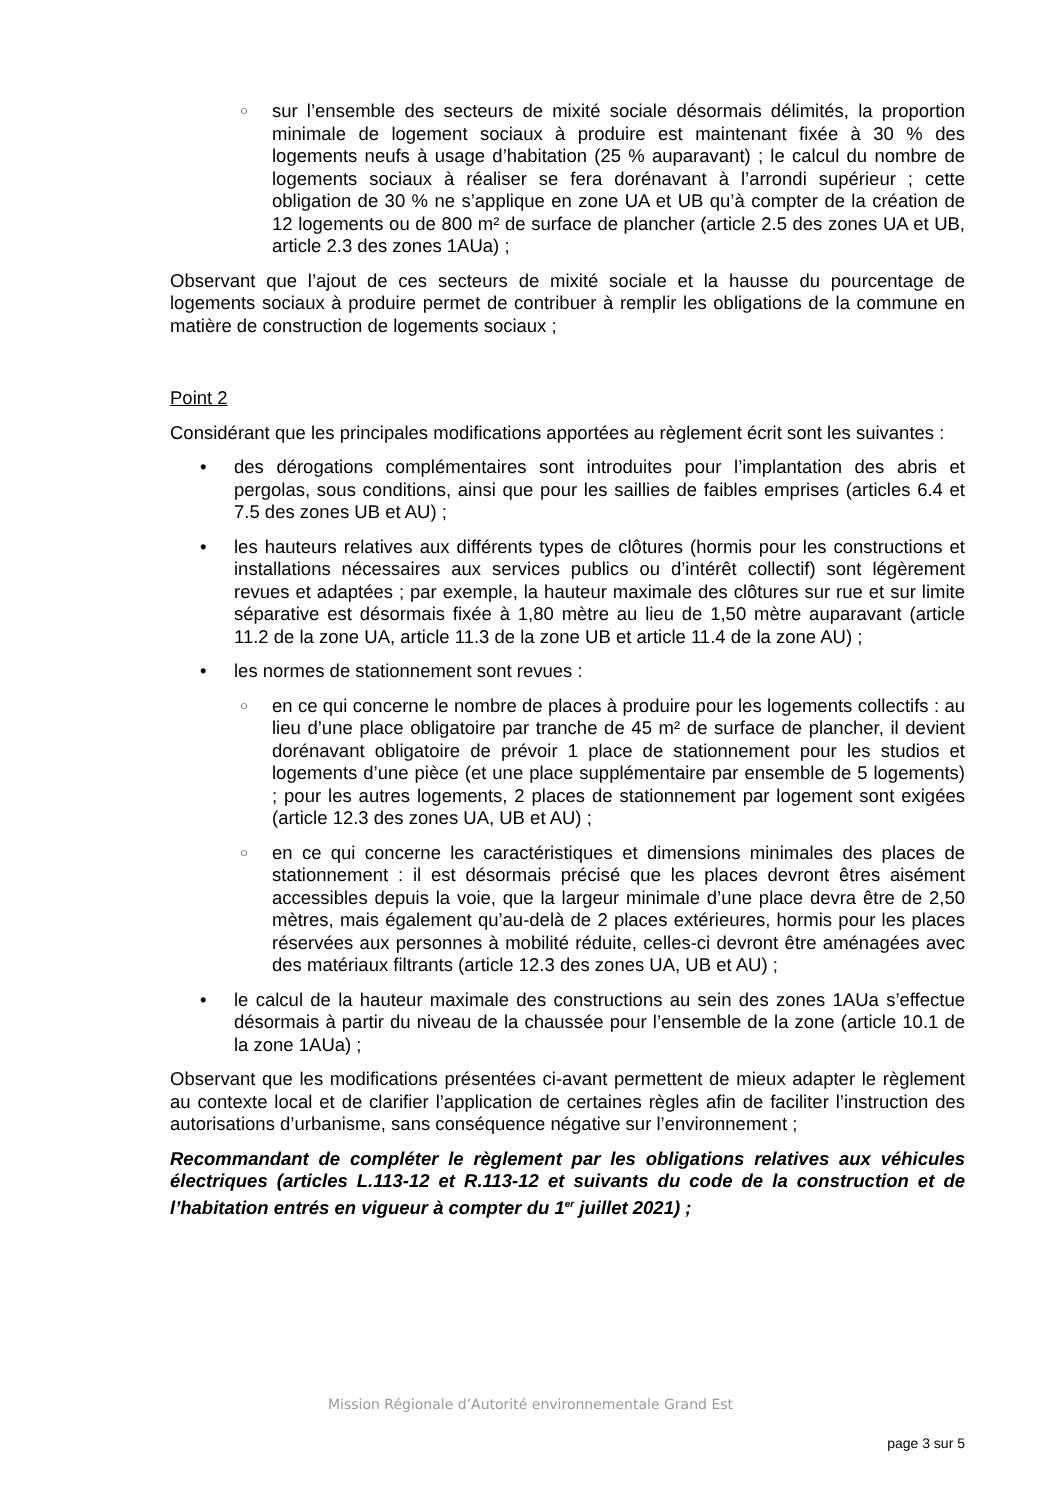○ sur l’ensemble des secteurs de mixité sociale désormais délimités, la proportion minimale de logement sociaux à produire est maintenant fixée à 30 % des logements neufs à usage d’habitation (25 % auparavant) ; le calcul du nombre de logements sociaux à réaliser se fera dorénavant à l’arrondi supérieur ; cette obligation de 30 % ne s’applique en zone UA et UB qu’à compter de la création de 12 logements ou de 800 m² de surface de plancher (article 2.5 des zones UA et UB, article 2.3 des zones 1AUa) ;
Observant que l’ajout de ces secteurs de mixité sociale et la hausse du pourcentage de logements sociaux à produire permet de contribuer à remplir les obligations de la commune en matière de construction de logements sociaux ;
Point 2
Considérant que les principales modifications apportées au règlement écrit sont les suivantes :
• des dérogations complémentaires sont introduites pour l’implantation des abris et pergolas, sous conditions, ainsi que pour les saillies de faibles emprises (articles 6.4 et 7.5 des zones UB et AU) ;
• les hauteurs relatives aux différents types de clôtures (hormis pour les constructions et installations nécessaires aux services publics ou d’intérêt collectif) sont légèrement revues et adaptées ; par exemple, la hauteur maximale des clôtures sur rue et sur limite séparative est désormais fixée à 1,80 mètre au lieu de 1,50 mètre auparavant (article 11.2 de la zone UA, article 11.3 de la zone UB et article 11.4 de la zone AU) ;
• les normes de stationnement sont revues :
○ en ce qui concerne le nombre de places à produire pour les logements collectifs : au lieu d’une place obligatoire par tranche de 45 m² de surface de plancher, il devient dorénavant obligatoire de prévoir 1 place de stationnement pour les studios et logements d’une pièce (et une place supplémentaire par ensemble de 5 logements) ; pour les autres logements, 2 places de stationnement par logement sont exigées (article 12.3 des zones UA, UB et AU) ;
○ en ce qui concerne les caractéristiques et dimensions minimales des places de stationnement : il est désormais précisé que les places devront êtres aisément accessibles depuis la voie, que la largeur minimale d’une place devra être de 2,50 mètres, mais également qu’au-delà de 2 places extérieures, hormis pour les places réservées aux personnes à mobilité réduite, celles-ci devront être aménagées avec des matériaux filtrants (article 12.3 des zones UA, UB et AU) ;
• le calcul de la hauteur maximale des constructions au sein des zones 1AUa s’effectue désormais à partir du niveau de la chaussée pour l’ensemble de la zone (article 10.1 de la zone 1AUa) ;
Observant que les modifications présentées ci-avant permettent de mieux adapter le règlement au contexte local et de clarifier l’application de certaines règles afin de faciliter l’instruction des autorisations d’urbanisme, sans conséquence négative sur l’environnement ;
Recommandant de compléter le règlement par les obligations relatives aux véhicules électriques (articles L.113-12 et R.113-12 et suivants du code de la construction et de l’habitation entrés en vigueur à compter du 1<sup>er</sup> juillet 2021) ;
Mission Régionale d’Autorité environnementale Grand Est
page 3 sur 5